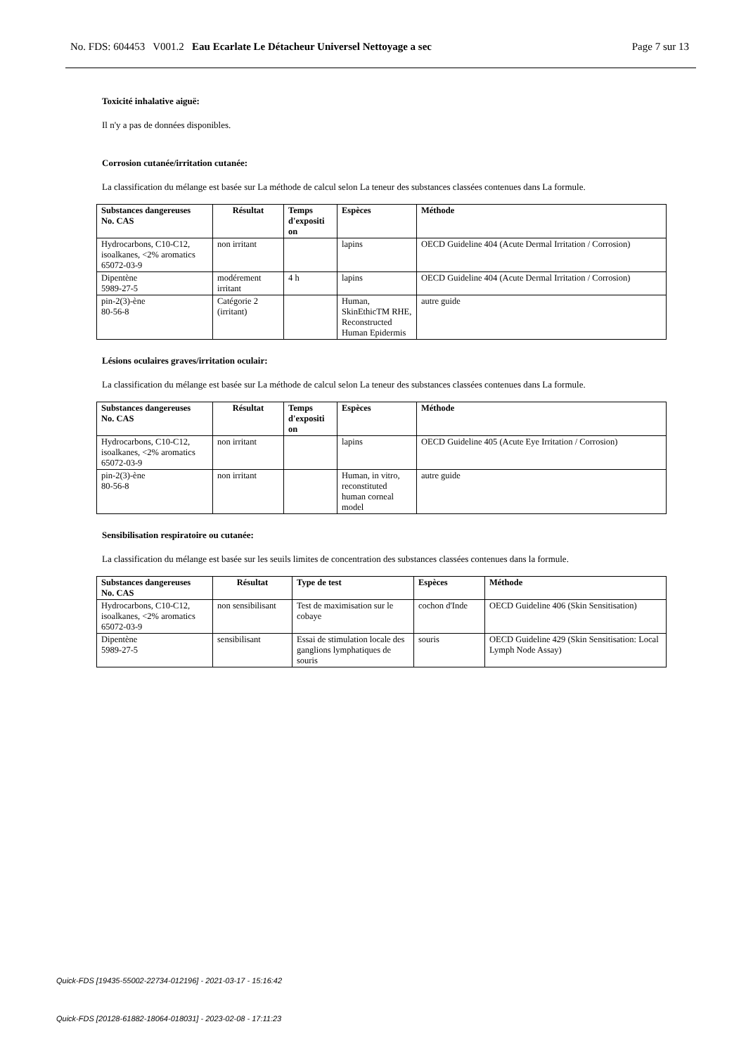No. FDS: 604453 V001.2 Eau Ecarlate Le Détacheur Universel Nettoyage a sec Page 7 sur 13
Toxicité inhalative aiguë:
Il n'y a pas de données disponibles.
Corrosion cutanée/irritation cutanée:
La classification du mélange est basée sur La méthode de calcul selon La teneur des substances classées contenues dans La formule.
| Substances dangereuses No. CAS | Résultat | Temps d'expositi on | Espèces | Méthode |
| --- | --- | --- | --- | --- |
| Hydrocarbons, C10-C12, isoalkanes, <2% aromatics 65072-03-9 | non irritant | | lapins | OECD Guideline 404 (Acute Dermal Irritation / Corrosion) |
| Dipentène 5989-27-5 | modérement irritant | 4 h | lapins | OECD Guideline 404 (Acute Dermal Irritation / Corrosion) |
| pin-2(3)-ène 80-56-8 | Catégorie 2 (irritant) | | Human, SkinEthicTM RHE, Reconstructed Human Epidermis | autre guide |
Lésions oculaires graves/irritation oculair:
La classification du mélange est basée sur La méthode de calcul selon La teneur des substances classées contenues dans La formule.
| Substances dangereuses No. CAS | Résultat | Temps d'expositi on | Espèces | Méthode |
| --- | --- | --- | --- | --- |
| Hydrocarbons, C10-C12, isoalkanes, <2% aromatics 65072-03-9 | non irritant | | lapins | OECD Guideline 405 (Acute Eye Irritation / Corrosion) |
| pin-2(3)-ène 80-56-8 | non irritant | | Human, in vitro, reconstituted human corneal model | autre guide |
Sensibilisation respiratoire ou cutanée:
La classification du mélange est basée sur les seuils limites de concentration des substances classées contenues dans la formule.
| Substances dangereuses No. CAS | Résultat | Type de test | Espèces | Méthode |
| --- | --- | --- | --- | --- |
| Hydrocarbons, C10-C12, isoalkanes, <2% aromatics 65072-03-9 | non sensibilisant | Test de maximisation sur le cobaye | cochon d'Inde | OECD Guideline 406 (Skin Sensitisation) |
| Dipentène 5989-27-5 | sensibilisant | Essai de stimulation locale des ganglions lymphatiques de souris | souris | OECD Guideline 429 (Skin Sensitisation: Local Lymph Node Assay) |
Quick-FDS [19435-55002-22734-012196] - 2021-03-17 - 15:16:42
Quick-FDS [20128-61882-18064-018031] - 2023-02-08 - 17:11:23